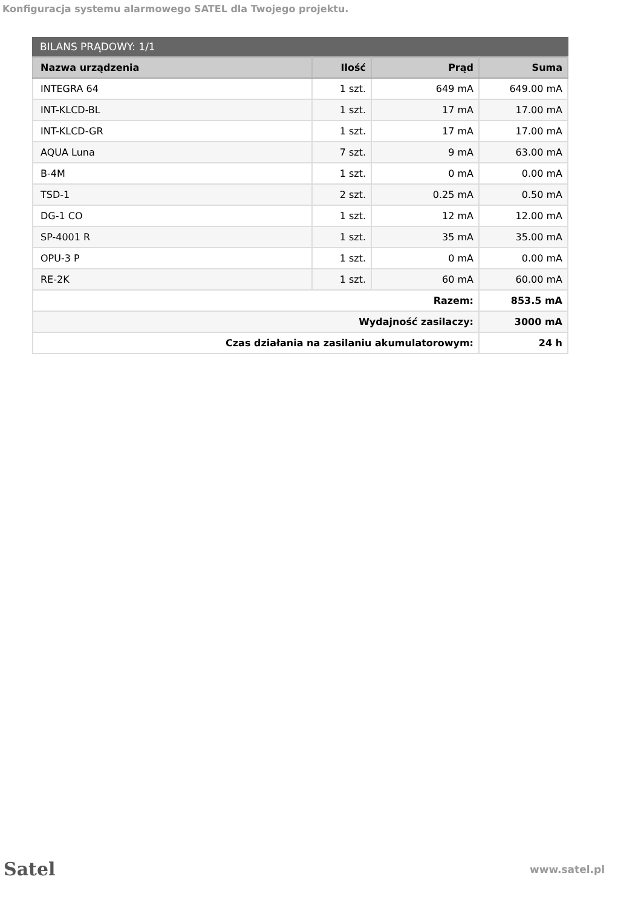Konfiguracja systemu alarmowego SATEL dla Twojego projektu.
BILANS PRĄDOWY: 1/1
| Nazwa urządzenia | Ilość | Prąd | Suma |
| --- | --- | --- | --- |
| INTEGRA 64 | 1 szt. | 649 mA | 649.00 mA |
| INT-KLCD-BL | 1 szt. | 17 mA | 17.00 mA |
| INT-KLCD-GR | 1 szt. | 17 mA | 17.00 mA |
| AQUA Luna | 7 szt. | 9 mA | 63.00 mA |
| B-4M | 1 szt. | 0 mA | 0.00 mA |
| TSD-1 | 2 szt. | 0.25 mA | 0.50 mA |
| DG-1 CO | 1 szt. | 12 mA | 12.00 mA |
| SP-4001 R | 1 szt. | 35 mA | 35.00 mA |
| OPU-3 P | 1 szt. | 0 mA | 0.00 mA |
| RE-2K | 1 szt. | 60 mA | 60.00 mA |
| Razem: | | | 853.5 mA |
| Wydajność zasilaczy: | | | 3000 mA |
| Czas działania na zasilaniu akumulatorowym: | | | 24 h |
Satel
www.satel.pl